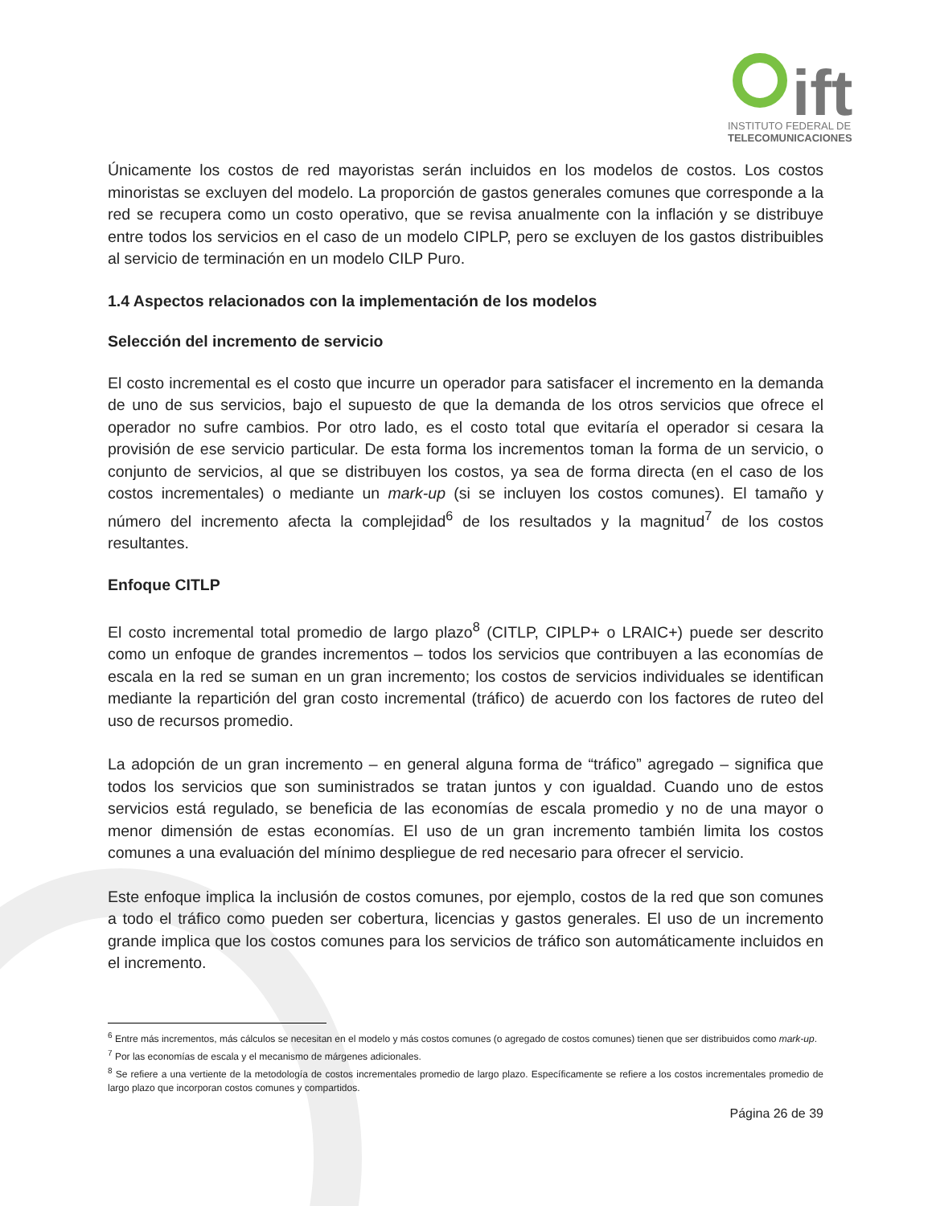ift
INSTITUTO FEDERAL DE
TELECOMUNICACIONES
Únicamente los costos de red mayoristas serán incluidos en los modelos de costos. Los costos minoristas se excluyen del modelo. La proporción de gastos generales comunes que corresponde a la red se recupera como un costo operativo, que se revisa anualmente con la inflación y se distribuye entre todos los servicios en el caso de un modelo CIPLP, pero se excluyen de los gastos distribuibles al servicio de terminación en un modelo CILP Puro.
1.4 Aspectos relacionados con la implementación de los modelos
Selección del incremento de servicio
El costo incremental es el costo que incurre un operador para satisfacer el incremento en la demanda de uno de sus servicios, bajo el supuesto de que la demanda de los otros servicios que ofrece el operador no sufre cambios. Por otro lado, es el costo total que evitaría el operador si cesara la provisión de ese servicio particular. De esta forma los incrementos toman la forma de un servicio, o conjunto de servicios, al que se distribuyen los costos, ya sea de forma directa (en el caso de los costos incrementales) o mediante un mark-up (si se incluyen los costos comunes). El tamaño y número del incremento afecta la complejidad<sup>6</sup> de los resultados y la magnitud<sup>7</sup> de los costos resultantes.
Enfoque CITLP
El costo incremental total promedio de largo plazo<sup>8</sup> (CITLP, CIPLP+ o LRAIC+) puede ser descrito como un enfoque de grandes incrementos – todos los servicios que contribuyen a las economías de escala en la red se suman en un gran incremento; los costos de servicios individuales se identifican mediante la repartición del gran costo incremental (tráfico) de acuerdo con los factores de ruteo del uso de recursos promedio.
La adopción de un gran incremento – en general alguna forma de “tráfico” agregado – significa que todos los servicios que son suministrados se tratan juntos y con igualdad. Cuando uno de estos servicios está regulado, se beneficia de las economías de escala promedio y no de una mayor o menor dimensión de estas economías. El uso de un gran incremento también limita los costos comunes a una evaluación del mínimo despliegue de red necesario para ofrecer el servicio.
Este enfoque implica la inclusión de costos comunes, por ejemplo, costos de la red que son comunes a todo el tráfico como pueden ser cobertura, licencias y gastos generales. El uso de un incremento grande implica que los costos comunes para los servicios de tráfico son automáticamente incluidos en el incremento.
<sup>6</sup> Entre más incrementos, más cálculos se necesitan en el modelo y más costos comunes (o agregado de costos comunes) tienen que ser distribuidos como mark-up.
<sup>7</sup> Por las economías de escala y el mecanismo de márgenes adicionales.
<sup>8</sup> Se refiere a una vertiente de la metodología de costos incrementales promedio de largo plazo. Específicamente se refiere a los costos incrementales promedio de largo plazo que incorporan costos comunes y compartidos.
Página 26 de 39